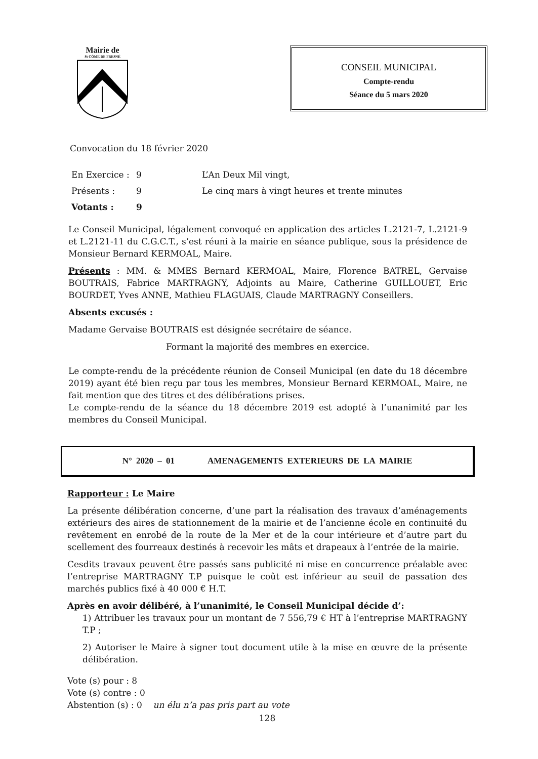Mairie de
St CÔME DE FRESNÉ
CONSEIL MUNICIPAL
Compte-rendu
Séance du 5 mars 2020
Convocation du 18 février 2020
En Exercice : 9 L’An Deux Mil vingt,
Présents : 9 Le cinq mars à vingt heures et trente minutes
Votants : 9
Le Conseil Municipal, légalement convoqué en application des articles L.2121-7, L.2121-9 et L.2121-11 du C.G.C.T., s’est réuni à la mairie en séance publique, sous la présidence de Monsieur Bernard KERMOAL, Maire.
Présents : MM. & MMES Bernard KERMOAL, Maire, Florence BATREL, Gervaise BOUTRAIS, Fabrice MARTRAGNY, Adjoints au Maire, Catherine GUILLOUET, Eric BOURDET, Yves ANNE, Mathieu FLAGUAIS, Claude MARTRAGNY Conseillers.
Absents excusés :
Madame Gervaise BOUTRAIS est désignée secrétaire de séance.
Formant la majorité des membres en exercice.
Le compte-rendu de la précédente réunion de Conseil Municipal (en date du 18 décembre 2019) ayant été bien reçu par tous les membres, Monsieur Bernard KERMOAL, Maire, ne fait mention que des titres et des délibérations prises.
Le compte-rendu de la séance du 18 décembre 2019 est adopté à l’unanimité par les membres du Conseil Municipal.
N° 2020 – 01 AMENAGEMENTS EXTERIEURS DE LA MAIRIE
Rapporteur : Le Maire
La présente délibération concerne, d’une part la réalisation des travaux d’aménagements extérieurs des aires de stationnement de la mairie et de l’ancienne école en continuité du revêtement en enrobé de la route de la Mer et de la cour intérieure et d’autre part du scellement des fourreaux destinés à recevoir les mâts et drapeaux à l’entrée de la mairie.
Cesdits travaux peuvent être passés sans publicité ni mise en concurrence préalable avec l’entreprise MARTRAGNY T.P puisque le coût est inférieur au seuil de passation des marchés publics fixé à 40 000 € H.T.
Après en avoir délibéré, à l’unanimité, le Conseil Municipal décide d’:
1) Attribuer les travaux pour un montant de 7 556,79 € HT à l’entreprise MARTRAGNY T.P ;
2) Autoriser le Maire à signer tout document utile à la mise en œuvre de la présente délibération.
Vote (s) pour : 8
Vote (s) contre : 0
Abstention (s) : 0 un élu n’a pas pris part au vote
128